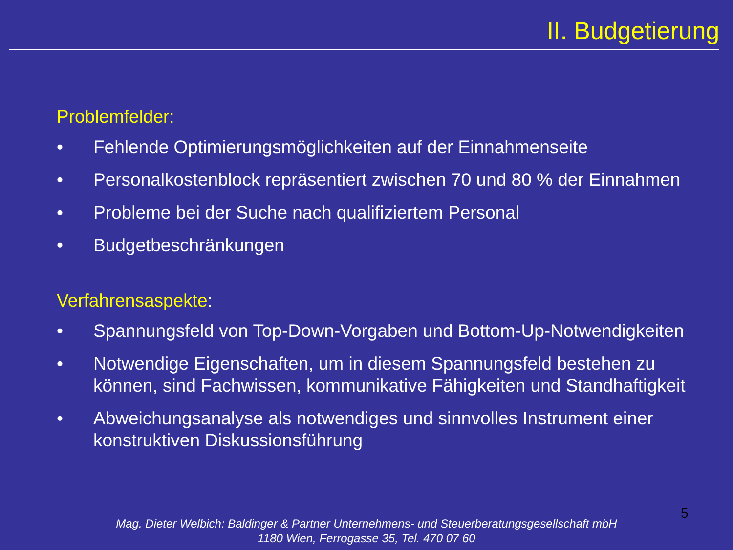II. Budgetierung
Problemfelder:
• Fehlende Optimierungsmöglichkeiten auf der Einnahmenseite
• Personalkostenblock repräsentiert zwischen 70 und 80 % der Einnahmen
• Probleme bei der Suche nach qualifiziertem Personal
• Budgetbeschränkungen
Verfahrensaspekte:
• Spannungsfeld von Top-Down-Vorgaben und Bottom-Up-Notwendigkeiten
• Notwendige Eigenschaften, um in diesem Spannungsfeld bestehen zu können, sind Fachwissen, kommunikative Fähigkeiten und Standhaftigkeit
• Abweichungsanalyse als notwendiges und sinnvolles Instrument einer konstruktiven Diskussionsführung
5
Mag. Dieter Welbich: Baldinger & Partner Unternehmens- und Steuerberatungsgesellschaft mbH
1180 Wien, Ferrogasse 35, Tel. 470 07 60